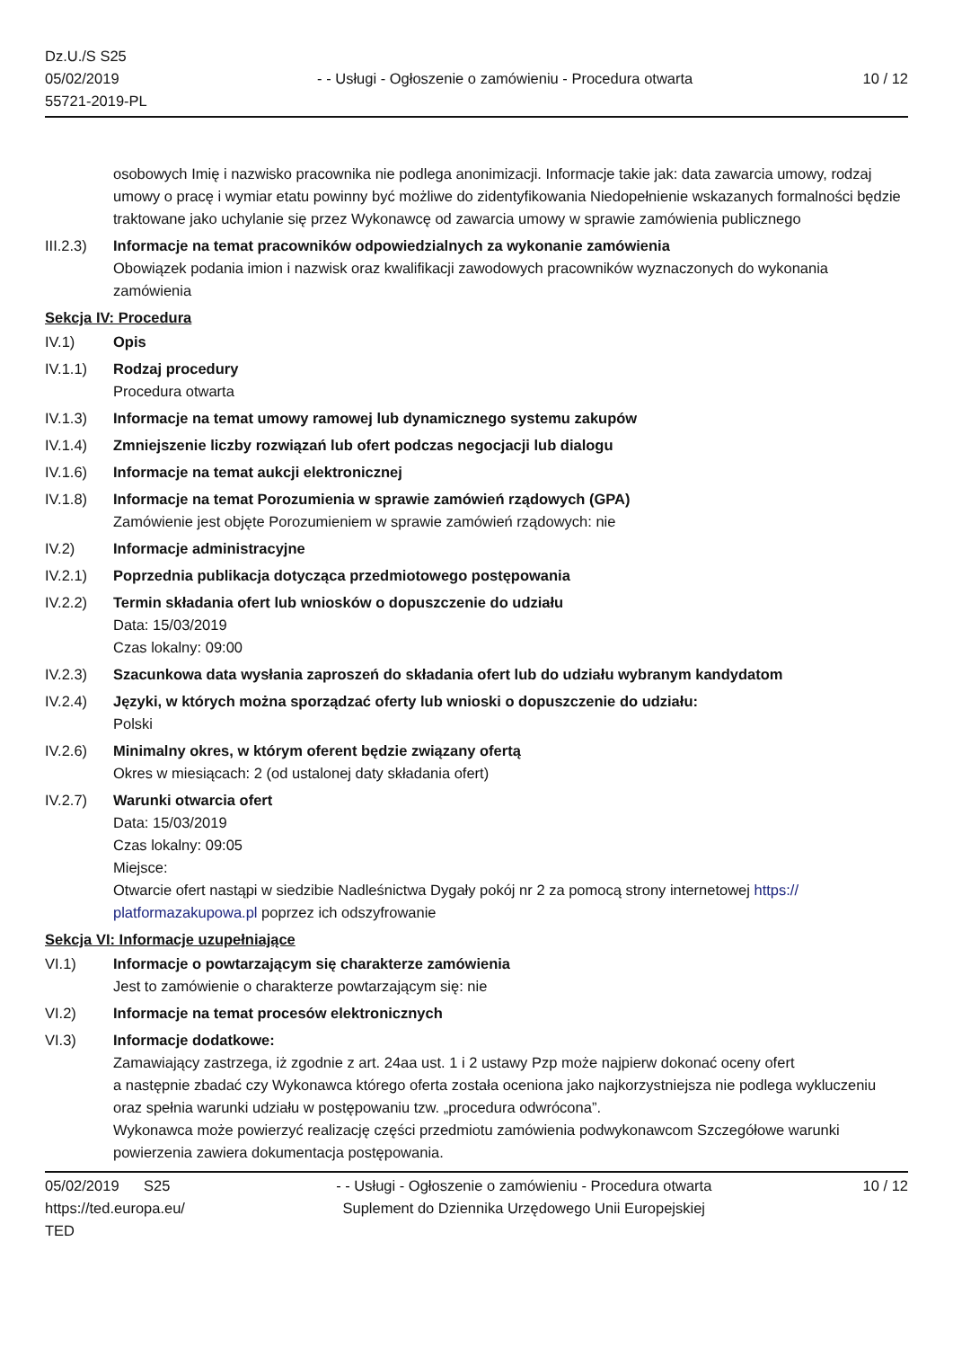Dz.U./S S25
05/02/2019
55721-2019-PL
- - Usługi - Ogłoszenie o zamówieniu - Procedura otwarta
10 / 12
osobowych Imię i nazwisko pracownika nie podlega anonimizacji. Informacje takie jak: data zawarcia umowy, rodzaj umowy o pracę i wymiar etatu powinny być możliwe do zidentyfikowania Niedopełnienie wskazanych formalności będzie traktowane jako uchylanie się przez Wykonawcę od zawarcia umowy w sprawie zamówienia publicznego
III.2.3)
Informacje na temat pracowników odpowiedzialnych za wykonanie zamówienia
Obowiązek podania imion i nazwisk oraz kwalifikacji zawodowych pracowników wyznaczonych do wykonania zamówienia
Sekcja IV: Procedura
IV.1) Opis
IV.1.1) Rodzaj procedury
Procedura otwarta
IV.1.3) Informacje na temat umowy ramowej lub dynamicznego systemu zakupów
IV.1.4) Zmniejszenie liczby rozwiązań lub ofert podczas negocjacji lub dialogu
IV.1.6) Informacje na temat aukcji elektronicznej
IV.1.8) Informacje na temat Porozumienia w sprawie zamówień rządowych (GPA)
Zamówienie jest objęte Porozumieniem w sprawie zamówień rządowych: nie
IV.2) Informacje administracyjne
IV.2.1) Poprzednia publikacja dotycząca przedmiotowego postępowania
IV.2.2) Termin składania ofert lub wniosków o dopuszczenie do udziału
Data: 15/03/2019
Czas lokalny: 09:00
IV.2.3) Szacunkowa data wysłania zaproszeń do składania ofert lub do udziału wybranym kandydatom
IV.2.4) Języki, w których można sporządzać oferty lub wnioski o dopuszczenie do udziału:
Polski
IV.2.6) Minimalny okres, w którym oferent będzie związany ofertą
Okres w miesiącach: 2 (od ustalonej daty składania ofert)
IV.2.7) Warunki otwarcia ofert
Data: 15/03/2019
Czas lokalny: 09:05
Miejsce:
Otwarcie ofert nastąpi w siedzibie Nadleśnictwa Dygały pokój nr 2 za pomocą strony internetowej https://
platformazakupowa.pl poprzez ich odszyfrowanie
Sekcja VI: Informacje uzupełniające
VI.1) Informacje o powtarzającym się charakterze zamówienia
Jest to zamówienie o charakterze powtarzającym się: nie
VI.2) Informacje na temat procesów elektronicznych
VI.3) Informacje dodatkowe:
Zamawiający zastrzega, iż zgodnie z art. 24aa ust. 1 i 2 ustawy Pzp może najpierw dokonać oceny ofert
a następnie zbadać czy Wykonawca którego oferta została oceniona jako najkorzystniejsza nie podlega wykluczeniu oraz spełnia warunki udziału w postępowaniu tzw. „procedura odwrócona”.
Wykonawca może powierzyć realizację części przedmiotu zamówienia podwykonawcom Szczegółowe warunki powierzenia zawiera dokumentacja postępowania.
05/02/2019 S25
https://ted.europa.eu/
TED
- - Usługi - Ogłoszenie o zamówieniu - Procedura otwarta
Suplement do Dziennika Urzędowego Unii Europejskiej
10 / 12